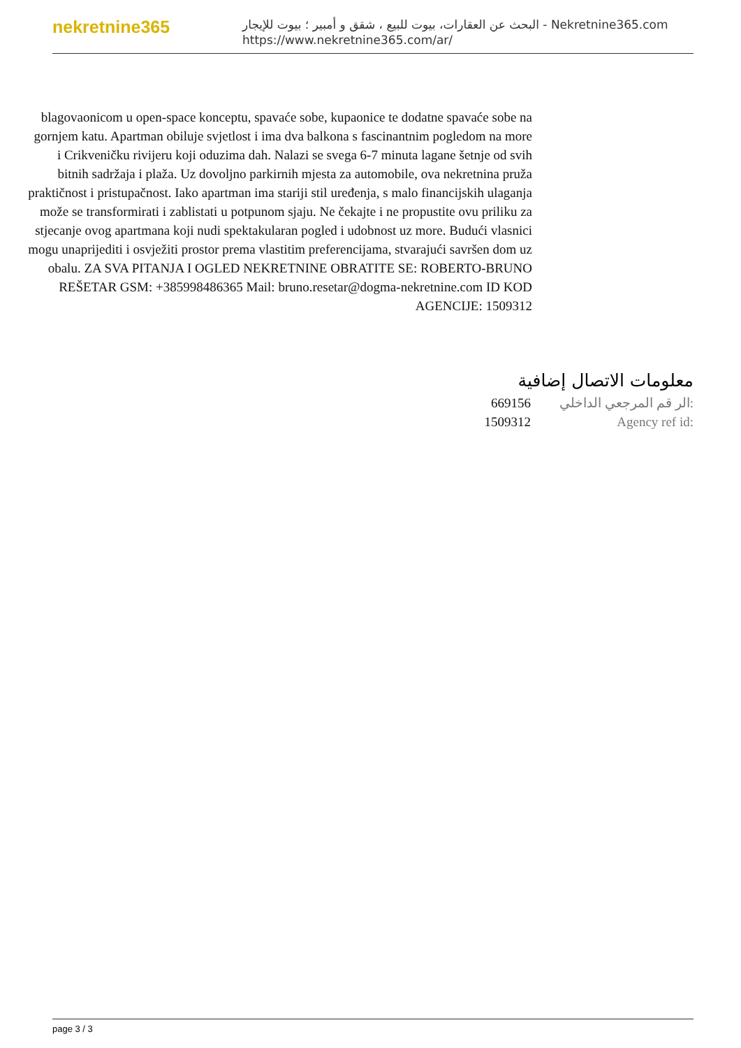nekretnine365
البحث عن العقارات، بيوت للبيع ، شقق و أمبير ؛ بيوت للإيجار - Nekretnine365.com
https://www.nekretnine365.com/ar/
blagovaonicom u open-space konceptu, spavaće sobe, kupaonice te dodatne spavaće sobe na gornjem katu. Apartman obiluje svjetlost i ima dva balkona s fascinantnim pogledom na more i Crikveničku rivijeru koji oduzima dah. Nalazi se svega 6-7 minuta lagane šetnje od svih bitnih sadržaja i plaža. Uz dovoljno parkirnih mjesta za automobile, ova nekretnina pruža praktičnost i pristupačnost. Iako apartman ima stariji stil uređenja, s malo financijskih ulaganja može se transformirati i zablistati u potpunom sjaju. Ne čekajte i ne propustite ovu priliku za stjecanje ovog apartmana koji nudi spektakularan pogled i udobnost uz more. Budući vlasnici mogu unaprijediti i osvježiti prostor prema vlastitim preferencijama, stvarajući savršen dom uz obalu. ZA SVA PITANJA I OGLED NEKRETNINE OBRATITE SE: ROBERTO-BRUNO REŠETAR GSM: +385998486365 Mail: bruno.resetar@dogma-nekretnine.com ID KOD AGENCIJE: 1509312
معلومات الاتصال إضافية
669156 الر قم المرجعي الداخلي:
1509312 Agency ref id:
page 3 / 3